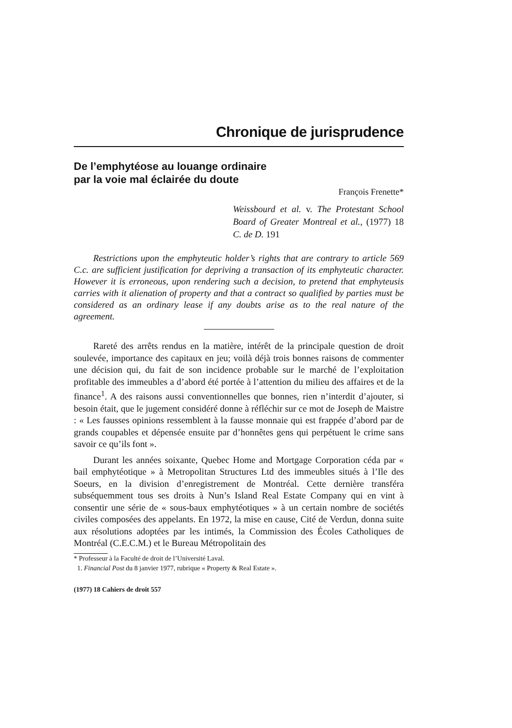Chronique de jurisprudence
De l’emphytéose au louange ordinaire
par la voie mal éclairée du doute
François Frenette*
Weissbourd et al. v. The Protestant School Board of Greater Montreal et al., (1977) 18 C. de D. 191
Restrictions upon the emphyteutic holder’s rights that are contrary to article 569 C.c. are sufficient justification for depriving a transaction of its emphyteutic character. However it is erroneous, upon rendering such a decision, to pretend that emphyteusis carries with it alienation of property and that a contract so qualified by parties must be considered as an ordinary lease if any doubts arise as to the real nature of the agreement.
Rareté des arrêts rendus en la matière, intérêt de la principale question de droit soulevée, importance des capitaux en jeu; voilà déjà trois bonnes raisons de commenter une décision qui, du fait de son incidence probable sur le marché de l’exploitation profitable des immeubles a d’abord été portée à l’attention du milieu des affaires et de la finance<sup>1</sup>. A des raisons aussi conventionnelles que bonnes, rien n’interdit d’ajouter, si besoin était, que le jugement considéré donne à réfléchir sur ce mot de Joseph de Maistre : « Les fausses opinions ressemblent à la fausse monnaie qui est frappée d’abord par de grands coupables et dépensée ensuite par d’honnêtes gens qui perpétuent le crime sans savoir ce qu’ils font ».
Durant les années soixante, Quebec Home and Mortgage Corporation céda par « bail emphytéotique » à Metropolitan Structures Ltd des immeubles situés à l’Ile des Soeurs, en la division d’enregistrement de Montréal. Cette dernière transféra subséquemment tous ses droits à Nun’s Island Real Estate Company qui en vint à consentir une série de « sous-baux emphytéotiques » à un certain nombre de sociétés civiles composées des appelants. En 1972, la mise en cause, Cité de Verdun, donna suite aux résolutions adoptées par les intimés, la Commission des Écoles Catholiques de Montréal (C.E.C.M.) et le Bureau Métropolitain des
* Professeur à la Faculté de droit de l’Université Laval.
1. Financial Post du 8 janvier 1977, rubrique « Property & Real Estate ».
(1977) 18 Cahiers de droit 557